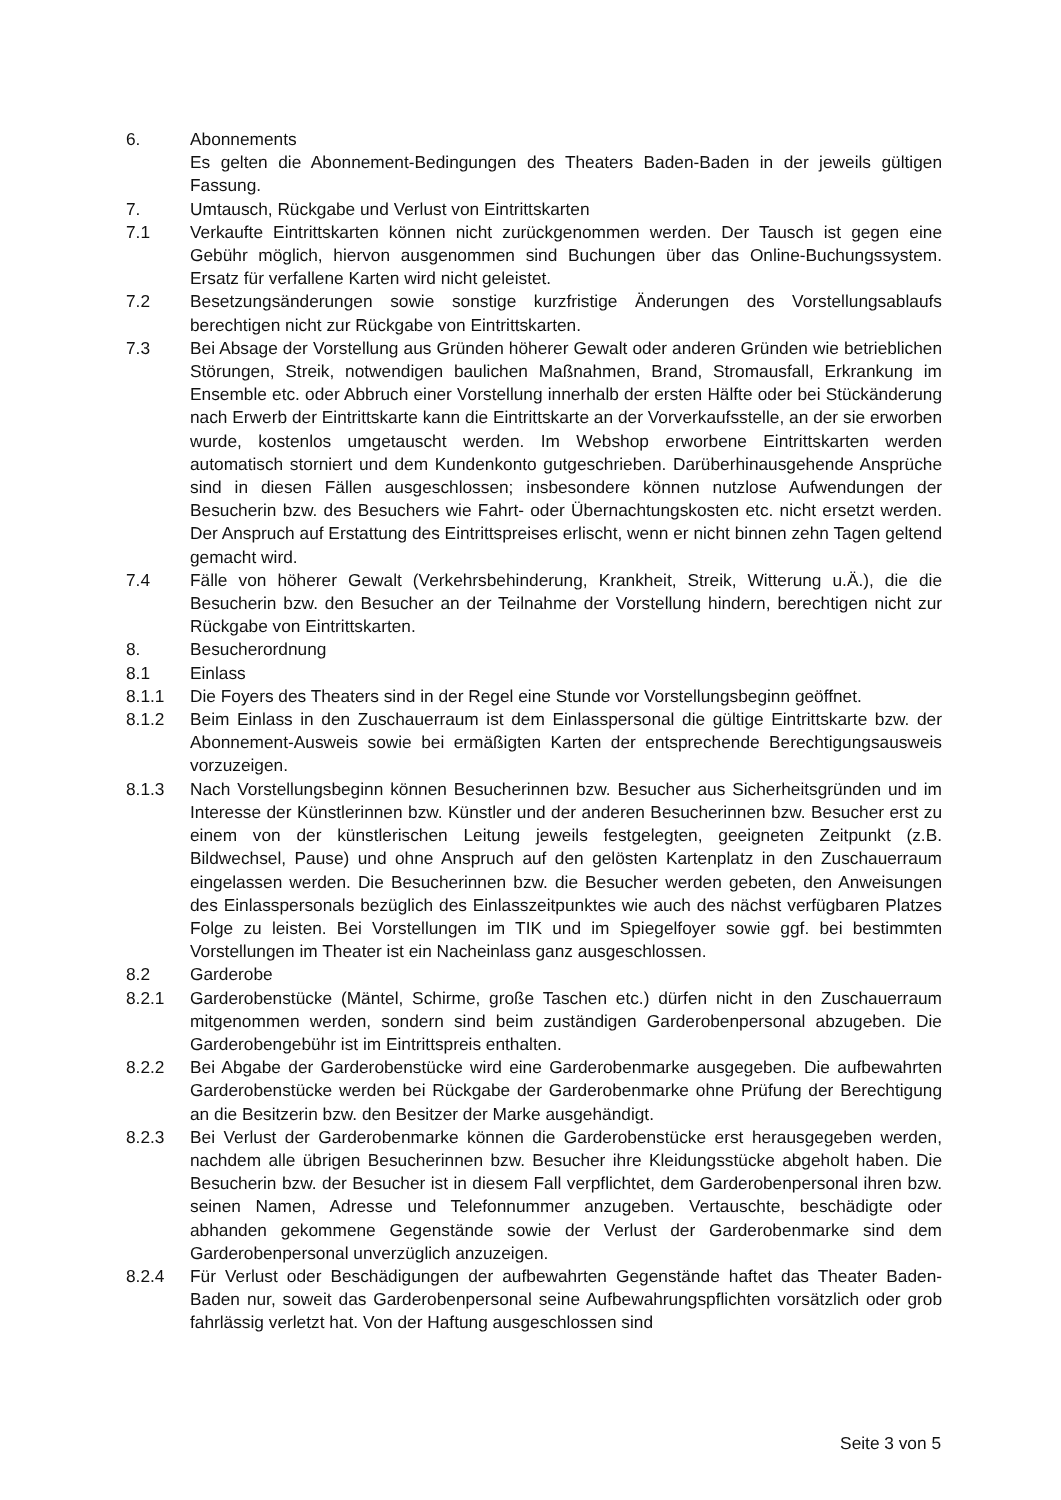6. Abonnements
Es gelten die Abonnement-Bedingungen des Theaters Baden-Baden in der jeweils gültigen Fassung.
7. Umtausch, Rückgabe und Verlust von Eintrittskarten
7.1 Verkaufte Eintrittskarten können nicht zurückgenommen werden. Der Tausch ist gegen eine Gebühr möglich, hiervon ausgenommen sind Buchungen über das Online-Buchungssystem. Ersatz für verfallene Karten wird nicht geleistet.
7.2 Besetzungsänderungen sowie sonstige kurzfristige Änderungen des Vorstellungsablaufs berechtigen nicht zur Rückgabe von Eintrittskarten.
7.3 Bei Absage der Vorstellung aus Gründen höherer Gewalt oder anderen Gründen wie betrieblichen Störungen, Streik, notwendigen baulichen Maßnahmen, Brand, Stromausfall, Erkrankung im Ensemble etc. oder Abbruch einer Vorstellung innerhalb der ersten Hälfte oder bei Stückänderung nach Erwerb der Eintrittskarte kann die Eintrittskarte an der Vorverkaufsstelle, an der sie erworben wurde, kostenlos umgetauscht werden. Im Webshop erworbene Eintrittskarten werden automatisch storniert und dem Kundenkonto gutgeschrieben. Darüberhinausgehende Ansprüche sind in diesen Fällen ausgeschlossen; insbesondere können nutzlose Aufwendungen der Besucherin bzw. des Besuchers wie Fahrt- oder Übernachtungskosten etc. nicht ersetzt werden. Der Anspruch auf Erstattung des Eintrittspreises erlischt, wenn er nicht binnen zehn Tagen geltend gemacht wird.
7.4 Fälle von höherer Gewalt (Verkehrsbehinderung, Krankheit, Streik, Witterung u.Ä.), die die Besucherin bzw. den Besucher an der Teilnahme der Vorstellung hindern, berechtigen nicht zur Rückgabe von Eintrittskarten.
8. Besucherordnung
8.1 Einlass
8.1.1 Die Foyers des Theaters sind in der Regel eine Stunde vor Vorstellungsbeginn geöffnet.
8.1.2 Beim Einlass in den Zuschauerraum ist dem Einlasspersonal die gültige Eintrittskarte bzw. der Abonnement-Ausweis sowie bei ermäßigten Karten der entsprechende Berechtigungsausweis vorzuzeigen.
8.1.3 Nach Vorstellungsbeginn können Besucherinnen bzw. Besucher aus Sicherheitsgründen und im Interesse der Künstlerinnen bzw. Künstler und der anderen Besucherinnen bzw. Besucher erst zu einem von der künstlerischen Leitung jeweils festgelegten, geeigneten Zeitpunkt (z.B. Bildwechsel, Pause) und ohne Anspruch auf den gelösten Kartenplatz in den Zuschauerraum eingelassen werden. Die Besucherinnen bzw. die Besucher werden gebeten, den Anweisungen des Einlasspersonals bezüglich des Einlasszeitpunktes wie auch des nächst verfügbaren Platzes Folge zu leisten. Bei Vorstellungen im TIK und im Spiegelfoyer sowie ggf. bei bestimmten Vorstellungen im Theater ist ein Nacheinlass ganz ausgeschlossen.
8.2 Garderobe
8.2.1 Garderobenstücke (Mäntel, Schirme, große Taschen etc.) dürfen nicht in den Zuschauerraum mitgenommen werden, sondern sind beim zuständigen Garderobenpersonal abzugeben. Die Garderobengebühr ist im Eintrittspreis enthalten.
8.2.2 Bei Abgabe der Garderobenstücke wird eine Garderobenmarke ausgegeben. Die aufbewahrten Garderobenstücke werden bei Rückgabe der Garderobenmarke ohne Prüfung der Berechtigung an die Besitzerin bzw. den Besitzer der Marke ausgehändigt.
8.2.3 Bei Verlust der Garderobenmarke können die Garderobenstücke erst herausgegeben werden, nachdem alle übrigen Besucherinnen bzw. Besucher ihre Kleidungsstücke abgeholt haben. Die Besucherin bzw. der Besucher ist in diesem Fall verpflichtet, dem Garderobenpersonal ihren bzw. seinen Namen, Adresse und Telefonnummer anzugeben. Vertauschte, beschädigte oder abhanden gekommene Gegenstände sowie der Verlust der Garderobenmarke sind dem Garderobenpersonal unverzüglich anzuzeigen.
8.2.4 Für Verlust oder Beschädigungen der aufbewahrten Gegenstände haftet das Theater Baden-Baden nur, soweit das Garderobenpersonal seine Aufbewahrungspflichten vorsätzlich oder grob fahrlässig verletzt hat. Von der Haftung ausgeschlossen sind
Seite 3 von 5